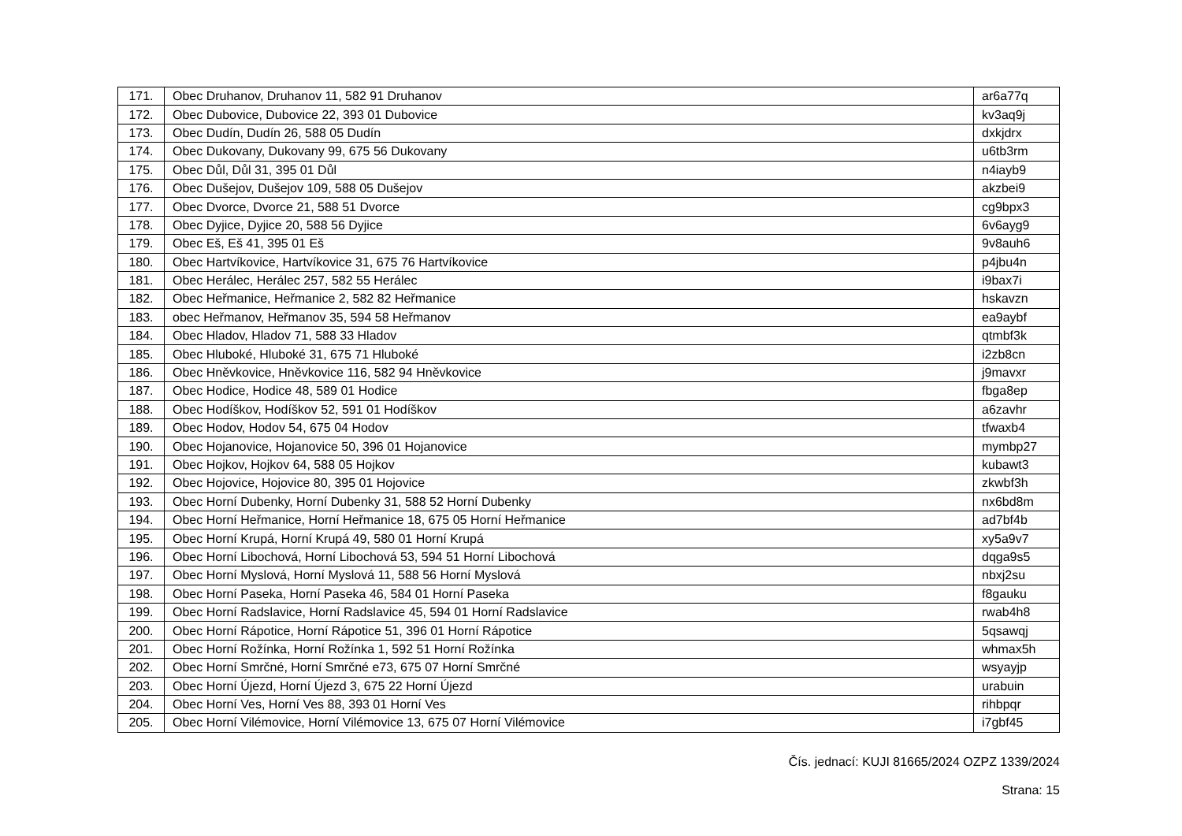| 171. | Obec Druhanov, Druhanov 11, 582 91 Druhanov | ar6a77q |
| 172. | Obec Dubovice, Dubovice 22, 393 01 Dubovice | kv3aq9j |
| 173. | Obec Dudín, Dudín 26, 588 05 Dudín | dxkjdrx |
| 174. | Obec Dukovany, Dukovany 99, 675 56 Dukovany | u6tb3rm |
| 175. | Obec Důl, Důl 31, 395 01 Důl | n4iayb9 |
| 176. | Obec Dušejov, Dušejov 109, 588 05 Dušejov | akzbei9 |
| 177. | Obec Dvorce, Dvorce 21, 588 51 Dvorce | cg9bpx3 |
| 178. | Obec Dyjice, Dyjice 20, 588 56 Dyjice | 6v6ayg9 |
| 179. | Obec Eš, Eš 41, 395 01 Eš | 9v8auh6 |
| 180. | Obec Hartvíkovice, Hartvíkovice 31, 675 76 Hartvíkovice | p4jbu4n |
| 181. | Obec Herálec, Herálec 257, 582 55 Herálec | i9bax7i |
| 182. | Obec Heřmanice, Heřmanice 2, 582 82 Heřmanice | hskavzn |
| 183. | obec Heřmanov, Heřmanov 35, 594 58 Heřmanov | ea9aybf |
| 184. | Obec Hladov, Hladov 71, 588 33 Hladov | qtmbf3k |
| 185. | Obec Hluboké, Hluboké 31, 675 71 Hluboké | i2zb8cn |
| 186. | Obec Hněvkovice, Hněvkovice 116, 582 94 Hněvkovice | j9mavxr |
| 187. | Obec Hodice, Hodice 48, 589 01 Hodice | fbga8ep |
| 188. | Obec Hodíškov, Hodíškov 52, 591 01 Hodíškov | a6zavhr |
| 189. | Obec Hodov, Hodov 54, 675 04 Hodov | tfwaxb4 |
| 190. | Obec Hojanovice, Hojanovice 50, 396 01 Hojanovice | mymbp27 |
| 191. | Obec Hojkov, Hojkov 64, 588 05 Hojkov | kubawt3 |
| 192. | Obec Hojovice, Hojovice 80, 395 01 Hojovice | zkwbf3h |
| 193. | Obec Horní Dubenky, Horní Dubenky 31, 588 52 Horní Dubenky | nx6bd8m |
| 194. | Obec Horní Heřmanice, Horní Heřmanice 18, 675 05 Horní Heřmanice | ad7bf4b |
| 195. | Obec Horní Krupá, Horní Krupá 49, 580 01 Horní Krupá | xy5a9v7 |
| 196. | Obec Horní Libochová, Horní Libochová 53, 594 51 Horní Libochová | dqga9s5 |
| 197. | Obec Horní Myslová, Horní Myslová 11, 588 56 Horní Myslová | nbxj2su |
| 198. | Obec Horní Paseka, Horní Paseka 46, 584 01 Horní Paseka | f8gauku |
| 199. | Obec Horní Radslavice, Horní Radslavice 45, 594 01 Horní Radslavice | rwab4h8 |
| 200. | Obec Horní Rápotice, Horní Rápotice 51, 396 01 Horní Rápotice | 5qsawqj |
| 201. | Obec Horní Rožínka, Horní Rožínka 1, 592 51 Horní Rožínka | whmax5h |
| 202. | Obec Horní Smrčné, Horní Smrčné e73, 675 07 Horní Smrčné | wsyayjp |
| 203. | Obec Horní Újezd, Horní Újezd 3, 675 22 Horní Újezd | urabuin |
| 204. | Obec Horní Ves, Horní Ves 88, 393 01 Horní Ves | rihbpqr |
| 205. | Obec Horní Vilémovice, Horní Vilémovice 13, 675 07 Horní Vilémovice | i7gbf45 |
Čís. jednací: KUJI 81665/2024 OZPZ 1339/2024
Strana: 15